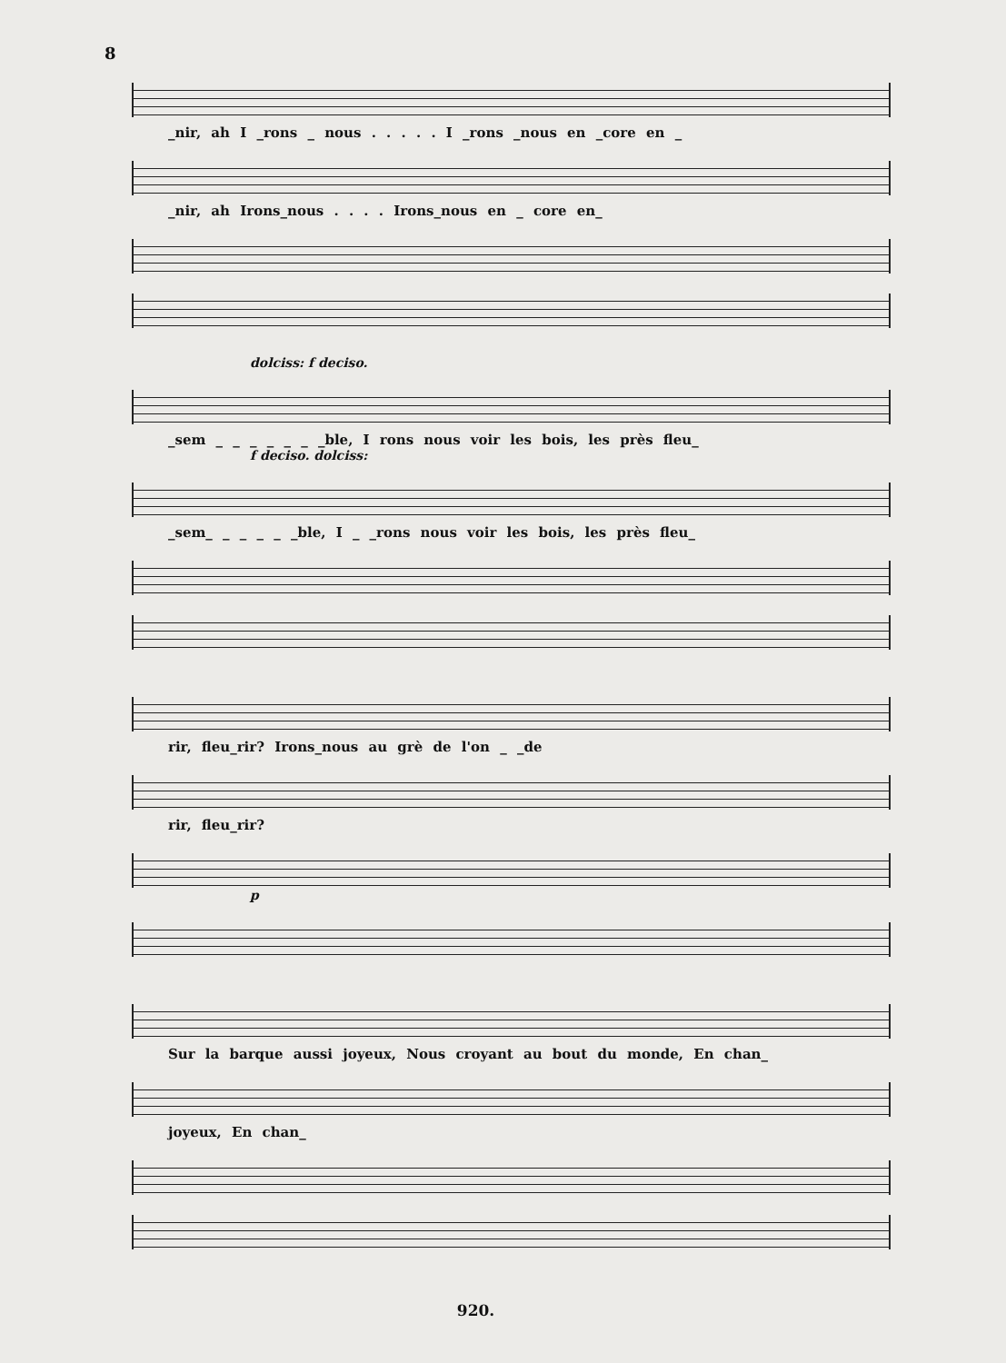8
_nir, ah I _rons _ nous . . . . . I _rons _nous en _core en _
_nir, ah Irons_nous . . . . Irons_nous en _ core en_
dolciss: f deciso.
_sem _ _ _ _ _ _ _ble, I rons nous voir les bois, les près fleu_
f deciso. dolciss:
_sem_ _ _ _ _ _ble, I _ _rons nous voir les bois, les près fleu_
rir, fleu_rir? Irons_nous au grè de l'on _ _de
rir, fleu_rir?
p
Sur la barque aussi joyeux, Nous croyant au bout du monde, En chan_
joyeux, En chan_
920.